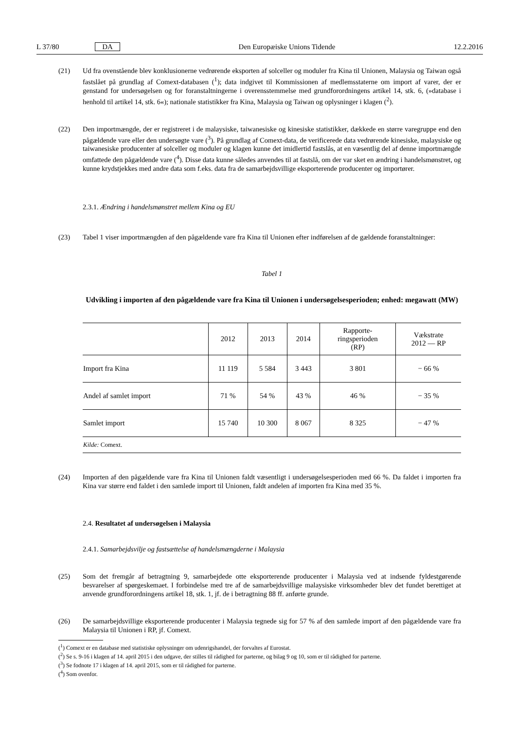L 37/80 DA Den Europæiske Unions Tidende 12.2.2016
(21) Ud fra ovenstående blev konklusionerne vedrørende eksporten af solceller og moduler fra Kina til Unionen, Malaysia og Taiwan også fastslået på grundlag af Comext-databasen (<sup>1</sup>); data indgivet til Kommissionen af medlemsstaterne om import af varer, der er genstand for undersøgelsen og for foranstaltningerne i overensstemmelse med grundforordningens artikel 14, stk. 6, (»database i henhold til artikel 14, stk. 6«); nationale statistikker fra Kina, Malaysia og Taiwan og oplysninger i klagen (<sup>2</sup>).
(22) Den importmængde, der er registreret i de malaysiske, taiwanesiske og kinesiske statistikker, dækkede en større varegruppe end den pågældende vare eller den undersøgte vare (<sup>3</sup>). På grundlag af Comext-data, de verificerede data vedrørende kinesiske, malaysiske og taiwanesiske producenter af solceller og moduler og klagen kunne det imidlertid fastslås, at en væsentlig del af denne importmængde omfattede den pågældende vare (<sup>4</sup>). Disse data kunne således anvendes til at fastslå, om der var sket en ændring i handelsmønstret, og kunne krydstjekkes med andre data som f.eks. data fra de samarbejdsvillige eksporterende producenter og importører.
2.3.1. Ændring i handelsmønstret mellem Kina og EU
(23) Tabel 1 viser importmængden af den pågældende vare fra Kina til Unionen efter indførelsen af de gældende foranstaltninger:
Tabel 1
Udvikling i importen af den pågældende vare fra Kina til Unionen i undersøgelsesperioden; enhed: megawatt (MW)
| | 2012 | 2013 | 2014 | Rapporte- ringsperioden (RP) | Vækstrate 2012 — RP |
| --- | --- | --- | --- | --- | --- |
| Import fra Kina | 11 119 | 5 584 | 3 443 | 3 801 | − 66 % |
| Andel af samlet import | 71 % | 54 % | 43 % | 46 % | − 35 % |
| Samlet import | 15 740 | 10 300 | 8 067 | 8 325 | − 47 % |
| Kilde: Comext. | | | | | |
(24) Importen af den pågældende vare fra Kina til Unionen faldt væsentligt i undersøgelsesperioden med 66 %. Da faldet i importen fra Kina var større end faldet i den samlede import til Unionen, faldt andelen af importen fra Kina med 35 %.
2.4. Resultatet af undersøgelsen i Malaysia
2.4.1. Samarbejdsvilje og fastsættelse af handelsmængderne i Malaysia
(25) Som det fremgår af betragtning 9, samarbejdede otte eksporterende producenter i Malaysia ved at indsende fyldestgørende besvarelser af spørgeskemaet. I forbindelse med tre af de samarbejdsvillige malaysiske virksomheder blev det fundet berettiget at anvende grundforordningens artikel 18, stk. 1, jf. de i betragtning 88 ff. anførte grunde.
(26) De samarbejdsvillige eksporterende producenter i Malaysia tegnede sig for 57 % af den samlede import af den pågældende vare fra Malaysia til Unionen i RP, jf. Comext.
(<sup>1</sup>) Comext er en database med statistiske oplysninger om udenrigshandel, der forvaltes af Eurostat.
(<sup>2</sup>) Se s. 9-16 i klagen af 14. april 2015 i den udgave, der stilles til rådighed for parterne, og bilag 9 og 10, som er til rådighed for parterne.
(<sup>3</sup>) Se fodnote 17 i klagen af 14. april 2015, som er til rådighed for parterne.
(<sup>4</sup>) Som ovenfor.